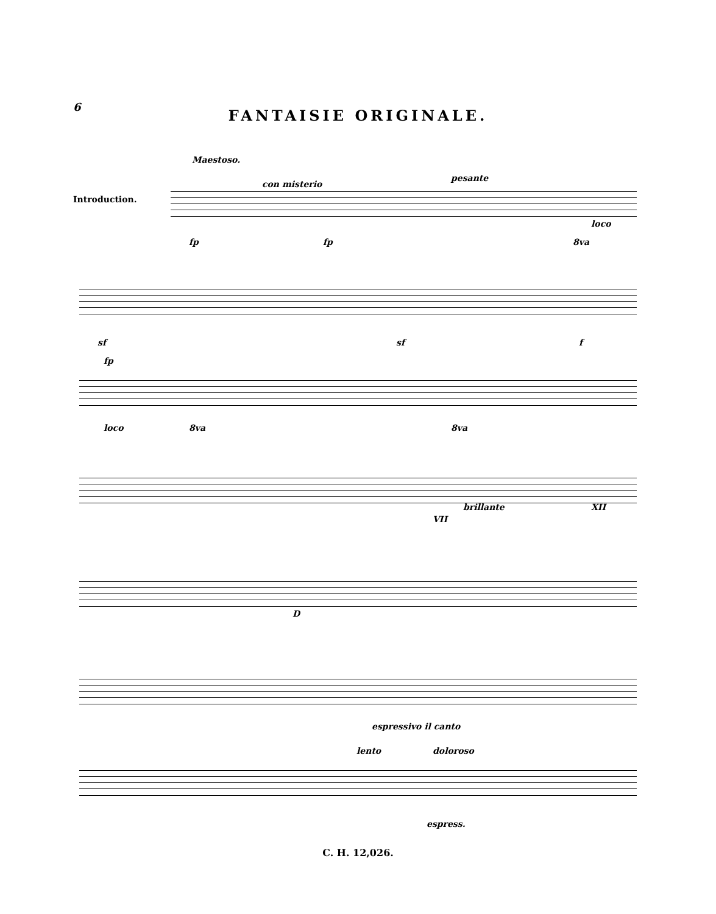6
FANTAISIE ORIGINALE.
Maestoso.
Introduction.
con misterio
pesante
fp fp
loco
8va
sf sf f
fp
loco 8va 8va
brillante
VII
XII
D
espressivo il canto
lento doloroso
espress.
C. H. 12,026.